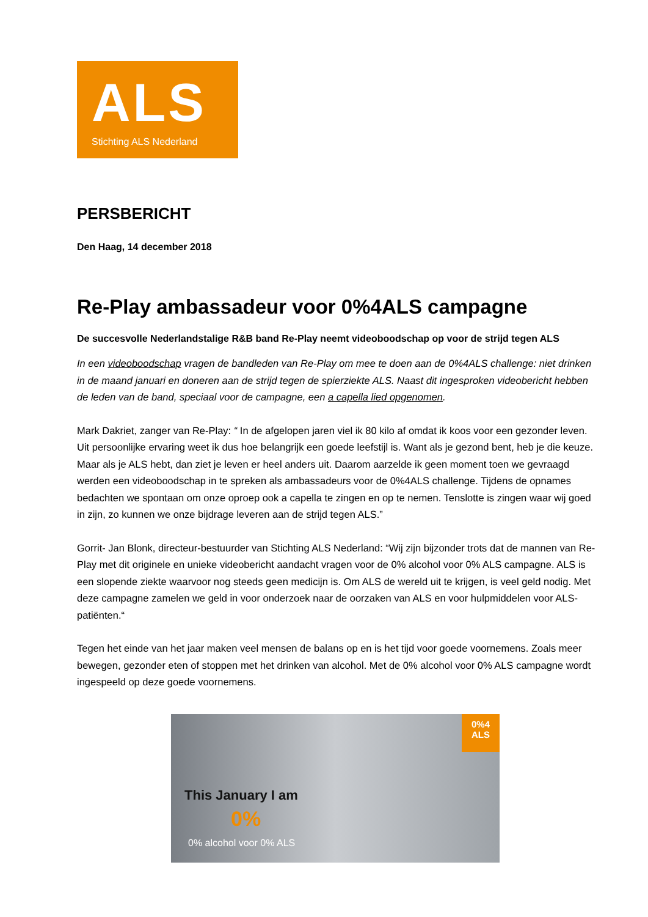ALS
Stichting ALS Nederland
PERSBERICHT
Den Haag, 14 december 2018
Re-Play ambassadeur voor 0%4ALS campagne
De succesvolle Nederlandstalige R&B band Re-Play neemt videoboodschap op voor de strijd tegen ALS
In een videoboodschap vragen de bandleden van Re-Play om mee te doen aan de 0%4ALS challenge: niet drinken in de maand januari en doneren aan de strijd tegen de spierziekte ALS. Naast dit ingesproken videobericht hebben de leden van de band, speciaal voor de campagne, een a capella lied opgenomen.
Mark Dakriet, zanger van Re-Play: “ In de afgelopen jaren viel ik 80 kilo af omdat ik koos voor een gezonder leven. Uit persoonlijke ervaring weet ik dus hoe belangrijk een goede leefstijl is. Want als je gezond bent, heb je die keuze. Maar als je ALS hebt, dan ziet je leven er heel anders uit. Daarom aarzelde ik geen moment toen we gevraagd werden een videoboodschap in te spreken als ambassadeurs voor de 0%4ALS challenge. Tijdens de opnames bedachten we spontaan om onze oproep ook a capella te zingen en op te nemen. Tenslotte is zingen waar wij goed in zijn, zo kunnen we onze bijdrage leveren aan de strijd tegen ALS.”
Gorrit- Jan Blonk, directeur-bestuurder van Stichting ALS Nederland: “Wij zijn bijzonder trots dat de mannen van Re-Play met dit originele en unieke videobericht aandacht vragen voor de 0% alcohol voor 0% ALS campagne. ALS is een slopende ziekte waarvoor nog steeds geen medicijn is. Om ALS de wereld uit te krijgen, is veel geld nodig. Met deze campagne zamelen we geld in voor onderzoek naar de oorzaken van ALS en voor hulpmiddelen voor ALS-patiënten.“
Tegen het einde van het jaar maken veel mensen de balans op en is het tijd voor goede voornemens. Zoals meer bewegen, gezonder eten of stoppen met het drinken van alcohol. Met de 0% alcohol voor 0% ALS campagne wordt ingespeeld op deze goede voornemens.
0%4
ALS
This January I am
0%
0% alcohol voor 0% ALS